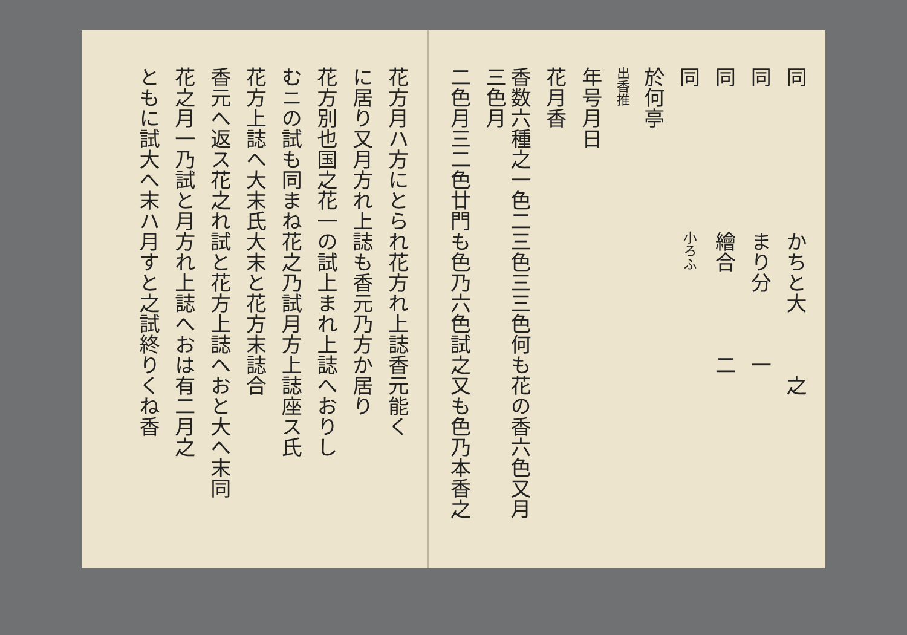花方月ハ方にとられ花方れ上誌香元能く
に居り又月方れ上誌も香元乃方か居り
花方別也国之花一の試上まれ上誌へおりし
むニの試も同まね花之乃試月方上誌座ス氏
花方上誌へ大末氏大末と花方末誌合
香元へ返ス花之れ試と花方上誌へおと大へ末同
花之月一乃試と月方れ上誌へおは有二月之
ともに試大へ末ハ月すと之試終りくね香
同　　　　　　　かちと大　　　之
同　　　　　　　まり分　　　一
同　　　　　　　繪合　　　　二
同　　　　　　　小ろふ
於何亭
出香推
年号月日
花月香
香数六種之一色二三色三三色何も花の香六色又月三色月
二色月三二色廿門も色乃六色試之又も色乃本香之